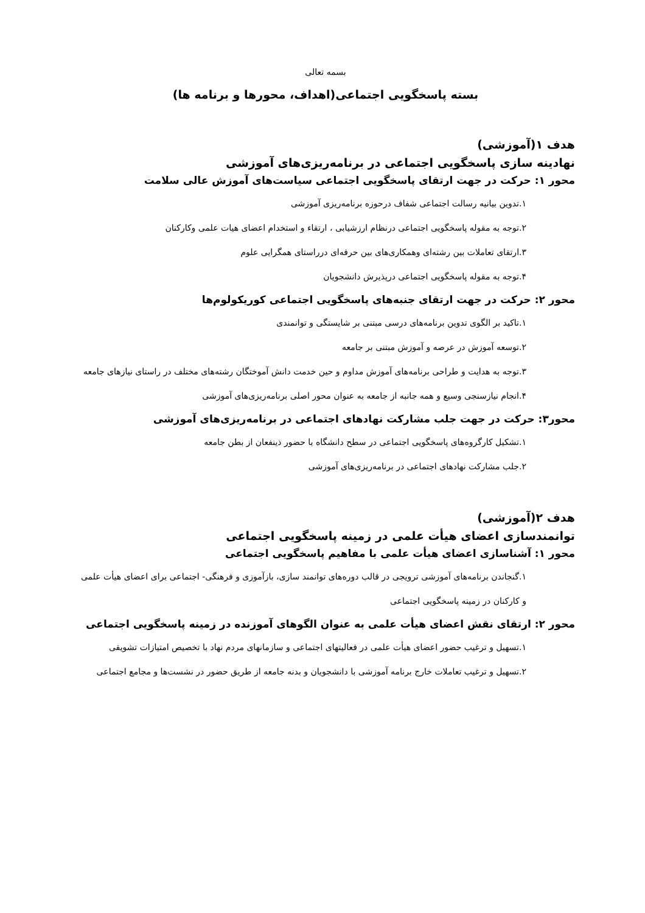بسمه تعالی
بسته پاسخگویی اجتماعی(اهداف، محورها و برنامه ها)
هدف ۱(آموزشی)
نهادینه سازی پاسخگویی اجتماعی در برنامه‌ریزی‌های آموزشی
محور ۱: حرکت در جهت ارتقای پاسخگویی اجتماعی سیاست‌های آموزش عالی سلامت
۱.تدوین بیانیه رسالت اجتماعی شفاف درحوزه برنامه‌ریزی آموزشی
۲.توجه به مقوله پاسخگویی اجتماعی درنظام ارزشیابی ، ارتقاء و استخدام اعضای هیات علمی وکارکنان
۳.ارتقای تعاملات بین رشته‌ای وهمکاری‌های بین حرفه‌ای درراستای همگرایی علوم
۴.توجه به مقوله پاسخگویی اجتماعی درپذیرش دانشجویان
محور ۲: حرکت در جهت ارتقای جنبه‌های پاسخگویی اجتماعی کوریکولوم‌ها
۱.تاکید بر الگوی تدوین برنامه‌های درسی مبتنی بر شایستگی و توانمندی
۲.توسعه آموزش در عرصه و آموزش مبتنی بر جامعه
۳.توجه به هدایت و طراحی برنامه‌های آموزش مداوم و حین خدمت دانش آموختگان رشته‌های مختلف در راستای نیازهای جامعه
۴.انجام نیازسنجی وسیع و همه جانبه از جامعه به عنوان محور اصلی برنامه‌ریزی‌های آموزشی
محور۳: حرکت در جهت جلب مشارکت نهادهای اجتماعی در برنامه‌ریزی‌های آموزشی
۱.تشکیل کارگروه‌های پاسخگویی اجتماعی در سطح دانشگاه با حضور ذینفعان از بطن جامعه
۲.جلب مشارکت نهادهای اجتماعی در برنامه‌ریزی‌های آموزشی
هدف ۲(آموزشی)
توانمندسازی اعضای هیأت علمی در زمینه پاسخگویی اجتماعی
محور ۱: آشناسازی اعضای هیأت علمی با مفاهیم پاسخگویی اجتماعی
۱.گنجاندن برنامه‌های آموزشی ترویجی در قالب دوره‌های توانمند سازی، بازآموزی و فرهنگی- اجتماعی برای اعضای هیأت علمی و کارکنان در زمینه پاسخگویی اجتماعی
محور ۲: ارتقای نقش اعضای هیأت علمی به عنوان الگوهای آموزنده در زمینه پاسخگویی اجتماعی
۱.تسهیل و ترغیب حضور اعضای هیأت علمی در فعالیتهای اجتماعی و سازمانهای مردم نهاد با تخصیص امتیازات تشویقی
۲.تسهیل و ترغیب تعاملات خارج برنامه آموزشی با دانشجویان و بدنه جامعه از طریق حضور در نشست‌ها و مجامع اجتماعی